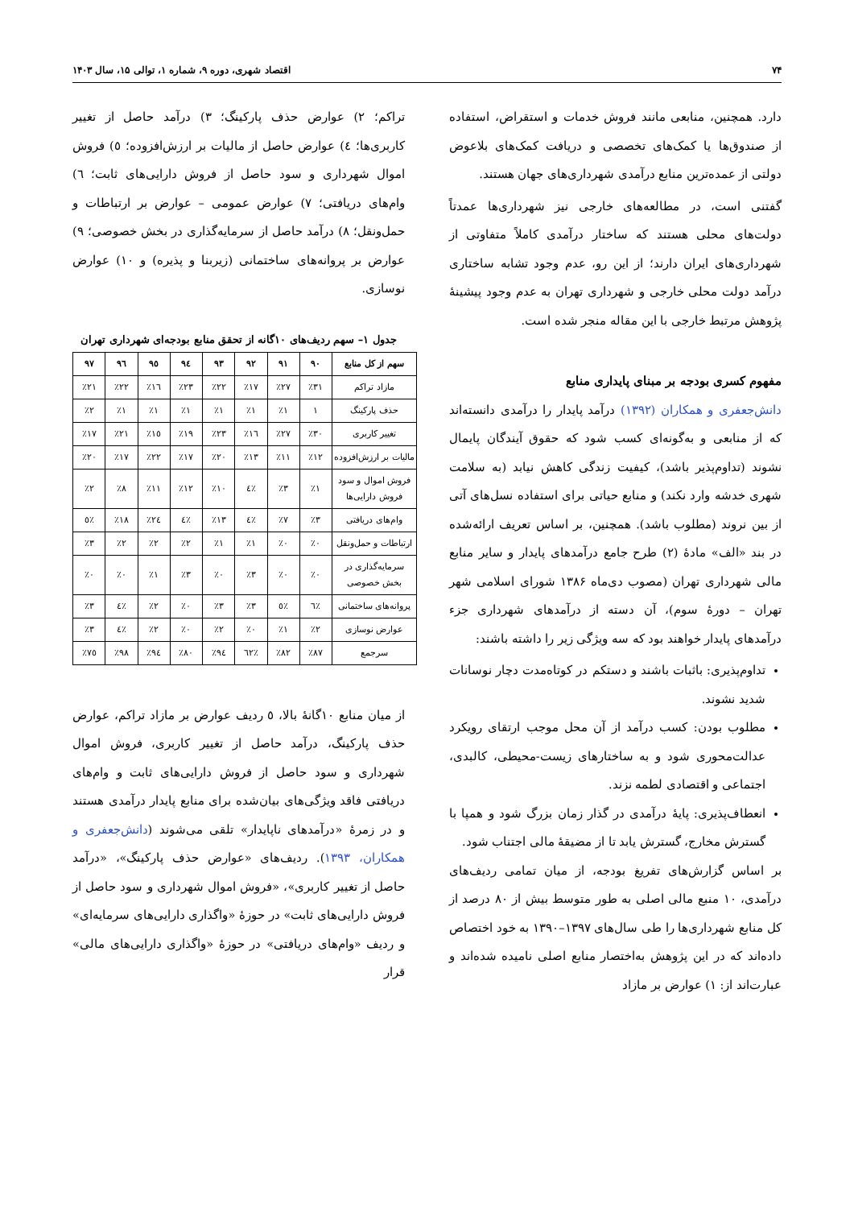۷۴ اقتصاد شهری، دوره ۹، شماره ۱، توالی ۱۵، سال ۱۴۰۳
دارد. همچنین، منابعی مانند فروش خدمات و استقراض، استفاده از صندوق‌ها یا کمک‌های تخصصی و دریافت کمک‌های بلاعوض دولتی از عمده‌ترین منابع درآمدی شهرداری‌های جهان هستند.
گفتنی است، در مطالعه‌های خارجی نیز شهرداری‌ها عمدتاً دولت‌های محلی هستند که ساختار درآمدی کاملاً متفاوتی از شهرداری‌های ایران دارند؛ از این رو، عدم وجود تشابه ساختاری درآمد دولت محلی خارجی و شهرداری تهران به عدم وجود پیشینهٔ پژوهش مرتبط خارجی با این مقاله منجر شده است.
مفهوم کسری بودجه بر مبنای پایداری منابع
دانش‌جعفری و همکاران (۱۳۹۲) درآمد پایدار را درآمدی دانسته‌اند که از منابعی و به‌گونه‌ای کسب شود که حقوق آیندگان پایمال نشوند (تداوم‌پذیر باشد)، کیفیت زندگی کاهش نیابد (به سلامت شهری خدشه وارد نکند) و منابع حیاتی برای استفاده نسل‌های آتی از بین نروند (مطلوب باشد). همچنین، بر اساس تعریف ارائه‌شده در بند «الف» مادهٔ (۲) طرح جامع درآمدهای پایدار و سایر منابع مالی شهرداری تهران (مصوب دی‌ماه ۱۳۸۶ شورای اسلامی شهر تهران – دورهٔ سوم)، آن دسته از درآمدهای شهرداری جزء درآمدهای پایدار خواهند بود که سه ویژگی زیر را داشته باشند:
تداوم‌پذیری: باثبات باشند و دستکم در کوتاه‌مدت دچار نوسانات شدید نشوند.
مطلوب بودن: کسب درآمد از آن محل موجب ارتقای رویکرد عدالت‌محوری شود و به ساختارهای زیست-محیطی، کالبدی، اجتماعی و اقتصادی لطمه نزند.
انعطاف‌پذیری: پایهٔ درآمدی در گذار زمان بزرگ شود و همپا با گسترش مخارج، گسترش یابد تا از مضیقهٔ مالی اجتناب شود.
بر اساس گزارش‌های تفریغ بودجه، از میان تمامی ردیف‌های درآمدی، ۱۰ منبع مالی اصلی به طور متوسط بیش از ۸۰ درصد از کل منابع شهرداری‌ها را طی سال‌های ۱۳۹۷–۱۳۹۰ به خود اختصاص داده‌اند که در این پژوهش به‌اختصار منابع اصلی نامیده شده‌اند و عبارت‌اند از: ۱) عوارض بر مازاد
تراکم؛ ۲) عوارض حذف پارکینگ؛ ۳) درآمد حاصل از تغییر کاربری‌ها؛ ٤) عوارض حاصل از مالیات بر ارزش‌افزوده؛ ٥) فروش اموال شهرداری و سود حاصل از فروش دارایی‌های ثابت؛ ٦) وام‌های دریافتی؛ ٧) عوارض عمومی – عوارض بر ارتباطات و حمل‌ونقل؛ ٨) درآمد حاصل از سرمایه‌گذاری در بخش خصوصی؛ ٩) عوارض بر پروانه‌های ساختمانی (زیربنا و پذیره) و ١٠) عوارض نوسازی.
جدول ۱– سهم ردیف‌های ۱۰گانه از تحقق منابع بودجه‌ای شهرداری تهران
| سهم از کل منابع | ۹۰ | ۹۱ | ۹۲ | ۹۳ | ۹٤ | ۹٥ | ۹٦ | ۹۷ |
| --- | --- | --- | --- | --- | --- | --- | --- | --- |
| مازاد تراکم | ٪۳۱ | ٪۲۷ | ٪۱۷ | ٪۲۲ | ٪۲۳ | ٪۱٦ | ٪۲۲ | ٪۲۱ |
| حذف پارکینگ | ۱ | ٪۱ | ٪۱ | ٪۱ | ٪۱ | ٪۱ | ٪۱ | ٪۲ |
| تغییر کاربری | ٪۳۰ | ٪۲۷ | ٪۱٦ | ٪۲۳ | ٪۱۹ | ٪۱٥ | ٪۲۱ | ٪۱۷ |
| مالیات بر ارزش‌افزوده | ٪۱۲ | ٪۱۱ | ٪۱۳ | ٪۲۰ | ٪۱۷ | ٪۲۲ | ٪۱۷ | ٪۲۰ |
| فروش اموال و سود فروش دارایی‌ها | ٪۱ | ٪۳ | ٪٤ | ٪۱۰ | ٪۱۲ | ٪۱۱ | ٪۸ | ٪۲ |
| وام‌های دریافتی | ٪۳ | ٪۷ | ٪٤ | ٪۱۳ | ٪٤ | ٪۲٤ | ٪۱۸ | ٪٥ |
| ارتباطات و حمل‌ونقل | ٪۰ | ٪۰ | ٪۱ | ٪۱ | ٪۲ | ٪۲ | ٪۲ | ٪۳ |
| سرمایه‌گذاری در بخش خصوصی | ٪۰ | ٪۰ | ٪۳ | ٪۰ | ٪۳ | ٪۱ | ٪۰ | ٪۰ |
| پروانه‌های ساختمانی | ٪٦ | ٪٥ | ٪۳ | ٪۳ | ٪۰ | ٪۲ | ٪٤ | ٪۳ |
| عوارض نوسازی | ٪۲ | ٪۱ | ٪۰ | ٪۲ | ٪۰ | ٪۲ | ٪٤ | ٪۳ |
| سرجمع | ٪۸۷ | ٪۸۲ | ٪٦۲ | ٪۹٤ | ٪۸۰ | ٪۹٤ | ٪۹۸ | ٪۷٥ |
از میان منابع ۱۰گانهٔ بالا، ٥ ردیف عوارض بر مازاد تراکم، عوارض حذف پارکینگ، درآمد حاصل از تغییر کاربری، فروش اموال شهرداری و سود حاصل از فروش دارایی‌های ثابت و وام‌های دریافتی فاقد ویژگی‌های بیان‌شده برای منابع پایدار درآمدی هستند و در زمرهٔ «درآمدهای ناپایدار» تلقی می‌شوند (دانش‌جعفری و همکاران، ۱۳۹۳). ردیف‌های «عوارض حذف پارکینگ»، «درآمد حاصل از تغییر کاربری»، «فروش اموال شهرداری و سود حاصل از فروش دارایی‌های ثابت» در حوزهٔ «واگذاری دارایی‌های سرمایه‌ای» و ردیف «وام‌های دریافتی» در حوزهٔ «واگذاری دارایی‌های مالی» قرار